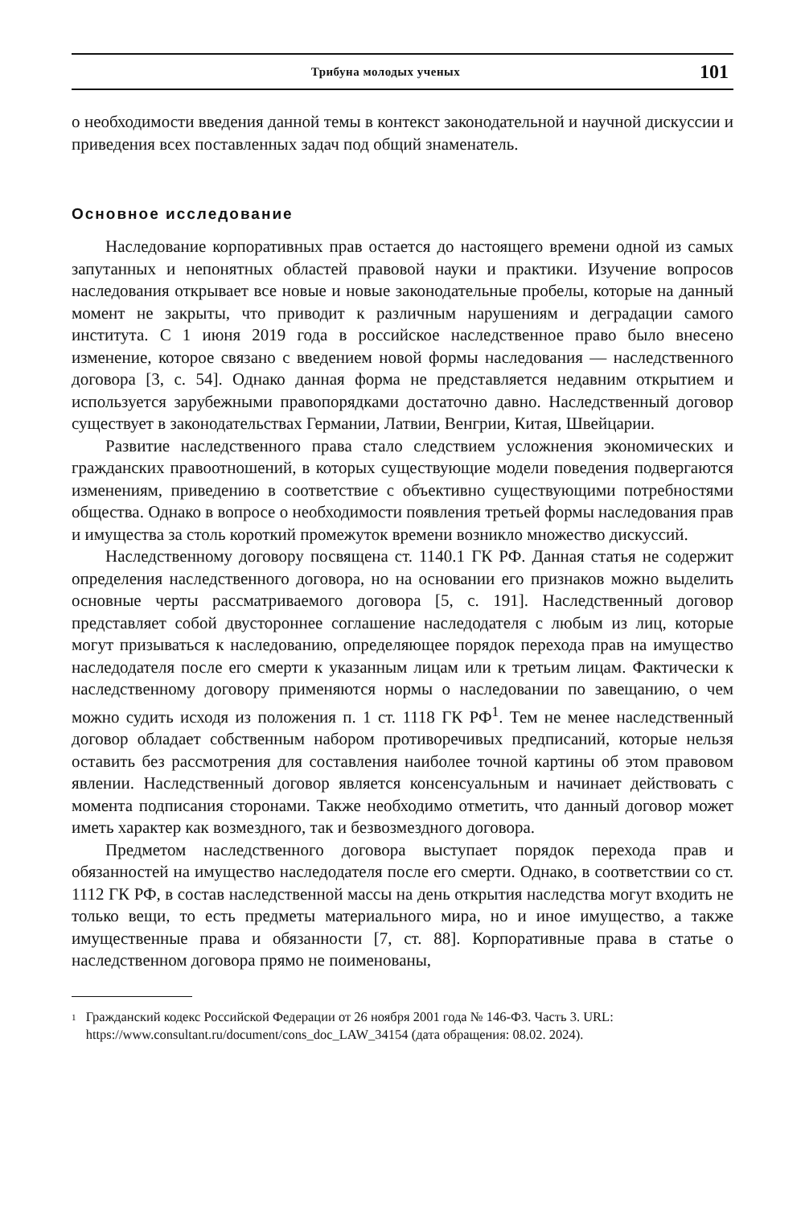Трибуна молодых ученых 101
о необходимости введения данной темы в контекст законодательной и научной дискуссии и приведения всех поставленных задач под общий знаменатель.
Основное исследование
Наследование корпоративных прав остается до настоящего времени одной из самых запутанных и непонятных областей правовой науки и практики. Изучение вопросов наследования открывает все новые и новые законодательные пробелы, которые на данный момент не закрыты, что приводит к различным нарушениям и деградации самого института. С 1 июня 2019 года в российское наследственное право было внесено изменение, которое связано с введением новой формы наследования — наследственного договора [3, с. 54]. Однако данная форма не представляется недавним открытием и используется зарубежными правопорядками достаточно давно. Наследственный договор существует в законодательствах Германии, Латвии, Венгрии, Китая, Швейцарии.
Развитие наследственного права стало следствием усложнения экономических и гражданских правоотношений, в которых существующие модели поведения подвергаются изменениям, приведению в соответствие с объективно существующими потребностями общества. Однако в вопросе о необходимости появления третьей формы наследования прав и имущества за столь короткий промежуток времени возникло множество дискуссий.
Наследственному договору посвящена ст. 1140.1 ГК РФ. Данная статья не содержит определения наследственного договора, но на основании его признаков можно выделить основные черты рассматриваемого договора [5, с. 191]. Наследственный договор представляет собой двустороннее соглашение наследодателя с любым из лиц, которые могут призываться к наследованию, определяющее порядок перехода прав на имущество наследодателя после его смерти к указанным лицам или к третьим лицам. Фактически к наследственному договору применяются нормы о наследовании по завещанию, о чем можно судить исходя из положения п. 1 ст. 1118 ГК РФ<sup>1</sup>. Тем не менее наследственный договор обладает собственным набором противоречивых предписаний, которые нельзя оставить без рассмотрения для составления наиболее точной картины об этом правовом явлении. Наследственный договор является консенсуальным и начинает действовать с момента подписания сторонами. Также необходимо отметить, что данный договор может иметь характер как возмездного, так и безвозмездного договора.
Предметом наследственного договора выступает порядок перехода прав и обязанностей на имущество наследодателя после его смерти. Однако, в соответствии со ст. 1112 ГК РФ, в состав наследственной массы на день открытия наследства могут входить не только вещи, то есть предметы материального мира, но и иное имущество, а также имущественные права и обязанности [7, ст. 88]. Корпоративные права в статье о наследственном договора прямо не поименованы,
<sup>1</sup> Гражданский кодекс Российской Федерации от 26 ноября 2001 года № 146-ФЗ. Часть 3. URL: https://www.consultant.ru/document/cons_doc_LAW_34154 (дата обращения: 08.02. 2024).